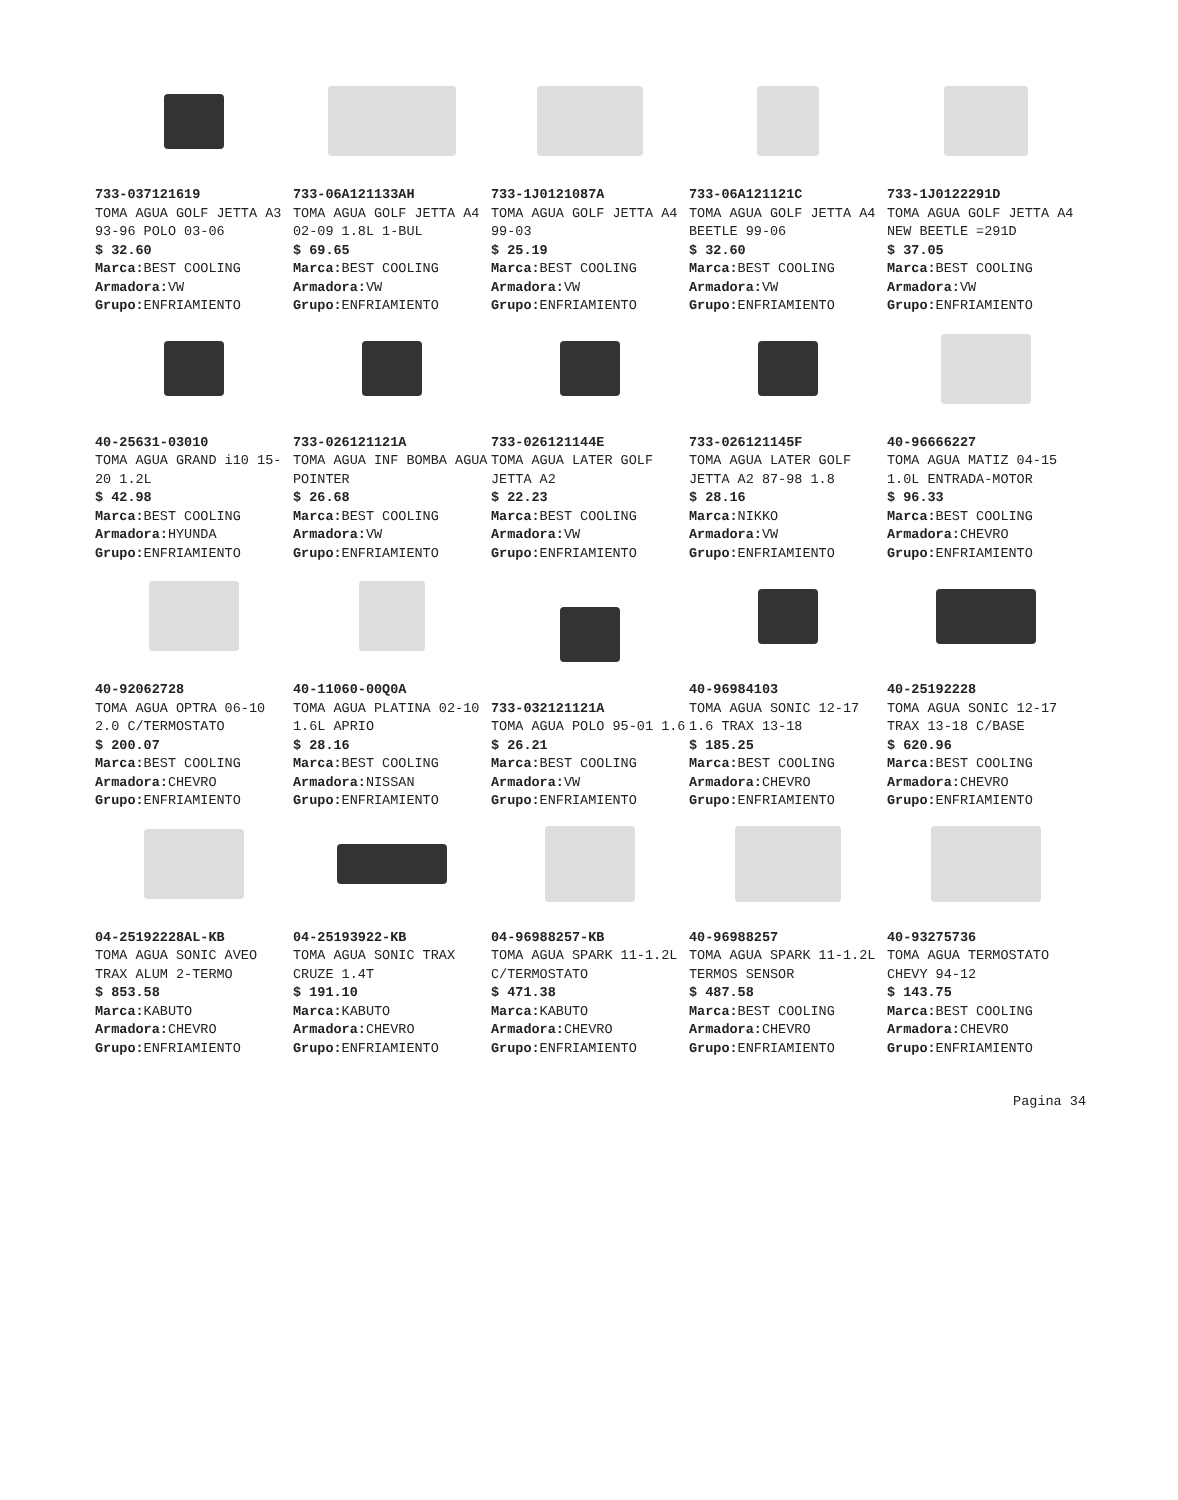733-037121619
TOMA AGUA GOLF JETTA A3 93-96 POLO 03-06
$ 32.60
Marca: BEST COOLING
Armadora: VW
Grupo: ENFRIAMIENTO
733-06A121133AH
TOMA AGUA GOLF JETTA A4 02-09 1.8L 1-BUL
$ 69.65
Marca: BEST COOLING
Armadora: VW
Grupo: ENFRIAMIENTO
733-1J0121087A
TOMA AGUA GOLF JETTA A4 99-03
$ 25.19
Marca: BEST COOLING
Armadora: VW
Grupo: ENFRIAMIENTO
733-06A121121C
TOMA AGUA GOLF JETTA A4 BEETLE 99-06
$ 32.60
Marca: BEST COOLING
Armadora: VW
Grupo: ENFRIAMIENTO
733-1J0122291D
TOMA AGUA GOLF JETTA A4 NEW BEETLE =291D
$ 37.05
Marca: BEST COOLING
Armadora: VW
Grupo: ENFRIAMIENTO
40-25631-03010
TOMA AGUA GRAND i10 15-20 1.2L
$ 42.98
Marca: BEST COOLING
Armadora: HYUNDA
Grupo: ENFRIAMIENTO
733-026121121A
TOMA AGUA INF BOMBA AGUA POINTER
$ 26.68
Marca: BEST COOLING
Armadora: VW
Grupo: ENFRIAMIENTO
733-026121144E
TOMA AGUA LATER GOLF JETTA A2
$ 22.23
Marca: BEST COOLING
Armadora: VW
Grupo: ENFRIAMIENTO
733-026121145F
TOMA AGUA LATER GOLF JETTA A2 87-98 1.8
$ 28.16
Marca: NIKKO
Armadora: VW
Grupo: ENFRIAMIENTO
40-96666227
TOMA AGUA MATIZ 04-15 1.0L ENTRADA-MOTOR
$ 96.33
Marca: BEST COOLING
Armadora: CHEVRO
Grupo: ENFRIAMIENTO
40-92062728
TOMA AGUA OPTRA 06-10 2.0 C/TERMOSTATO
$ 200.07
Marca: BEST COOLING
Armadora: CHEVRO
Grupo: ENFRIAMIENTO
40-11060-00Q0A
TOMA AGUA PLATINA 02-10 1.6L APRIO
$ 28.16
Marca: BEST COOLING
Armadora: NISSAN
Grupo: ENFRIAMIENTO
733-032121121A
TOMA AGUA POLO 95-01 1.6
$ 26.21
Marca: BEST COOLING
Armadora: VW
Grupo: ENFRIAMIENTO
40-96984103
TOMA AGUA SONIC 12-17 1.6 TRAX 13-18
$ 185.25
Marca: BEST COOLING
Armadora: CHEVRO
Grupo: ENFRIAMIENTO
40-25192228
TOMA AGUA SONIC 12-17 TRAX 13-18 C/BASE
$ 620.96
Marca: BEST COOLING
Armadora: CHEVRO
Grupo: ENFRIAMIENTO
04-25192228AL-KB
TOMA AGUA SONIC AVEO TRAX ALUM 2-TERMO
$ 853.58
Marca: KABUTO
Armadora: CHEVRO
Grupo: ENFRIAMIENTO
04-25193922-KB
TOMA AGUA SONIC TRAX CRUZE 1.4T
$ 191.10
Marca: KABUTO
Armadora: CHEVRO
Grupo: ENFRIAMIENTO
04-96988257-KB
TOMA AGUA SPARK 11-1.2L C/TERMOSTATO
$ 471.38
Marca: KABUTO
Armadora: CHEVRO
Grupo: ENFRIAMIENTO
40-96988257
TOMA AGUA SPARK 11-1.2L TERMOS SENSOR
$ 487.58
Marca: BEST COOLING
Armadora: CHEVRO
Grupo: ENFRIAMIENTO
40-93275736
TOMA AGUA TERMOSTATO CHEVY 94-12
$ 143.75
Marca: BEST COOLING
Armadora: CHEVRO
Grupo: ENFRIAMIENTO
Pagina 34